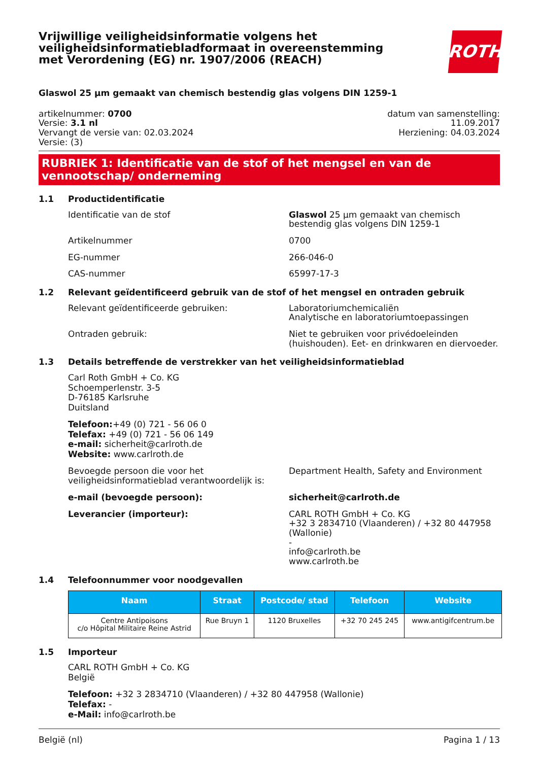Vrijwillige veiligheidsinformatie volgens het veiligheidsinformatiebladformaat in overeenstemming met Verordening (EG) nr. 1907/2006 (REACH)
ROTH
Glaswol 25 µm gemaakt van chemisch bestendig glas volgens DIN 1259-1
artikelnummer: 0700
Versie: 3.1 nl
Vervangt de versie van: 02.03.2024
Versie: (3)
datum van samenstelling:
11.09.2017
Herziening: 04.03.2024
RUBRIEK 1: Identificatie van de stof of het mengsel en van de vennootschap/ onderneming
1.1 Productidentificatie
Identificatie van de stof Glaswol 25 µm gemaakt van chemisch bestendig glas volgens DIN 1259-1
Artikelnummer 0700
EG-nummer 266-046-0
CAS-nummer 65997-17-3
1.2 Relevant geïdentificeerd gebruik van de stof of het mengsel en ontraden gebruik
Relevant geïdentificeerde gebruiken: Laboratoriumchemicaliën
Analytische en laboratoriumtoepassingen
Ontraden gebruik: Niet te gebruiken voor privédoeleinden (huishouden). Eet- en drinkwaren en diervoeder.
1.3 Details betreffende de verstrekker van het veiligheidsinformatieblad
Carl Roth GmbH + Co. KG
Schoemperlenstr. 3-5
D-76185 Karlsruhe
Duitsland
Telefoon:+49 (0) 721 - 56 06 0
Telefax: +49 (0) 721 - 56 06 149
e-mail: sicherheit@carlroth.de
Website: www.carlroth.de
Bevoegde persoon die voor het veiligheidsinformatieblad verantwoordelijk is:
Department Health, Safety and Environment
e-mail (bevoegde persoon): sicherheit@carlroth.de
Leverancier (importeur): CARL ROTH GmbH + Co. KG
+32 3 2834710 (Vlaanderen) / +32 80 447958 (Wallonie)
-
info@carlroth.be
www.carlroth.be
1.4 Telefoonnummer voor noodgevallen
| Naam | Straat | Postcode/ stad | Telefoon | Website |
| --- | --- | --- | --- | --- |
| Centre Antipoisons c/o Hôpital Militaire Reine Astrid | Rue Bruyn 1 | 1120 Bruxelles | +32 70 245 245 | www.antigifcentrum.be |
1.5 Importeur
CARL ROTH GmbH + Co. KG
België
Telefoon: +32 3 2834710 (Vlaanderen) / +32 80 447958 (Wallonie)
Telefax: -
e-Mail: info@carlroth.be
België (nl) Pagina 1 / 13